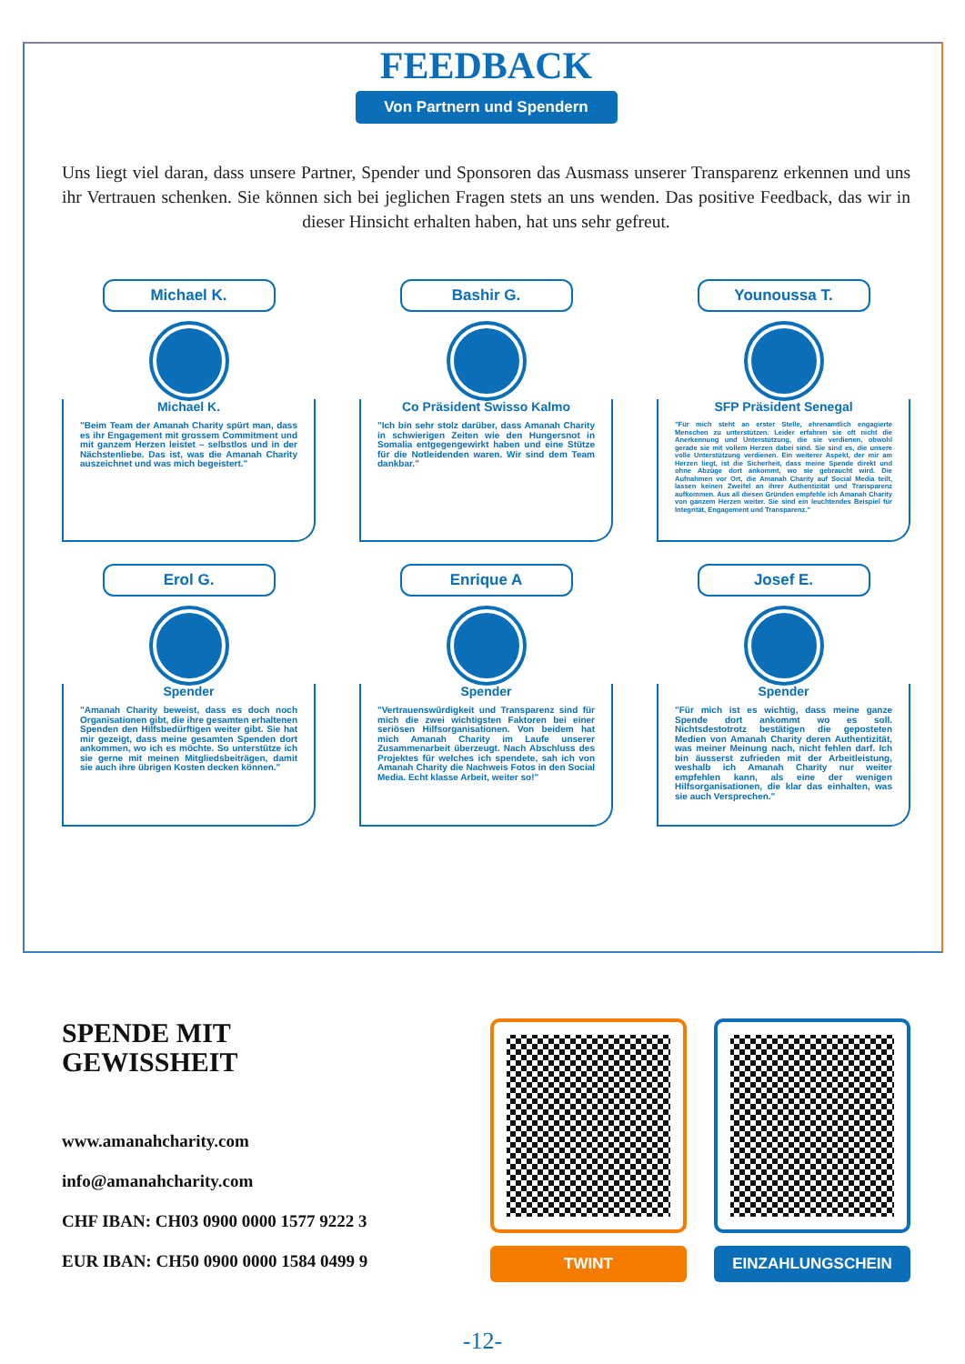FEEDBACK
Von Partnern und Spendern
Uns liegt viel daran, dass unsere Partner, Spender und Sponsoren das Ausmass unserer Transparenz erkennen und uns ihr Vertrauen schenken. Sie können sich bei jeglichen Fragen stets an uns wenden. Das positive Feedback, das wir in dieser Hinsicht erhalten haben, hat uns sehr gefreut.
Michael K.
Michael K.
"Beim Team der Amanah Charity spürt man, dass es ihr Engagement mit grossem Commitment und mit ganzem Herzen leistet – selbstlos und in der Nächstenliebe. Das ist, was die Amanah Charity auszeichnet und was mich begeistert."
Bashir G.
Co Präsident Swisso Kalmo
"Ich bin sehr stolz darüber, dass Amanah Charity in schwierigen Zeiten wie den Hungersnot in Somalia entgegengewirkt haben und eine Stütze für die Notleidenden waren. Wir sind dem Team dankbar."
Younoussa T.
SFP Präsident Senegal
"Für mich steht an erster Stelle, ehrenamtlich engagierte Menschen zu unterstützen. Leider erfahren sie oft nicht die Anerkennung und Unterstützung, die sie verdienen, obwohl gerade sie mit vollem Herzen dabei sind. Sie sind es, die unsere volle Unterstützung verdienen. Ein weiterer Aspekt, der mir am Herzen liegt, ist die Sicherheit, dass meine Spende direkt und ohne Abzüge dort ankommt, wo sie gebraucht wird. Die Aufnahmen vor Ort, die Amanah Charity auf Social Media teilt, lassen keinen Zweifel an ihrer Authentizität und Transparenz aufkommen. Aus all diesen Gründen empfehle ich Amanah Charity von ganzem Herzen weiter. Sie sind ein leuchtendes Beispiel für Integrität, Engagement und Transparenz."
Erol G.
Spender
"Amanah Charity beweist, dass es doch noch Organisationen gibt, die ihre gesamten erhaltenen Spenden den Hilfsbedürftigen weiter gibt. Sie hat mir gezeigt, dass meine gesamten Spenden dort ankommen, wo ich es möchte. So unterstütze ich sie gerne mit meinen Mitgliedsbeiträgen, damit sie auch ihre übrigen Kosten decken können."
Enrique A
Spender
"Vertrauenswürdigkeit und Transparenz sind für mich die zwei wichtigsten Faktoren bei einer seriösen Hilfsorganisationen. Von beidem hat mich Amanah Charity im Laufe unserer Zusammenarbeit überzeugt. Nach Abschluss des Projektes für welches ich spendete, sah ich von Amanah Charity die Nachweis Fotos in den Social Media. Echt klasse Arbeit, weiter so!"
Josef E.
Spender
"Für mich ist es wichtig, dass meine ganze Spende dort ankommt wo es soll. Nichtsdestotrotz bestätigen die geposteten Medien von Amanah Charity deren Authentizität, was meiner Meinung nach, nicht fehlen darf. Ich bin äusserst zufrieden mit der Arbeitleistung, weshalb ich Amanah Charity nur weiter empfehlen kann, als eine der wenigen Hilfsorganisationen, die klar das einhalten, was sie auch Versprechen."
SPENDE MIT
GEWISSHEIT
www.amanahcharity.com
info@amanahcharity.com
CHF IBAN: CH03 0900 0000 1577 9222 3
EUR IBAN: CH50 0900 0000 1584 0499 9
TWINT EINZAHLUNGSCHEIN
-12-